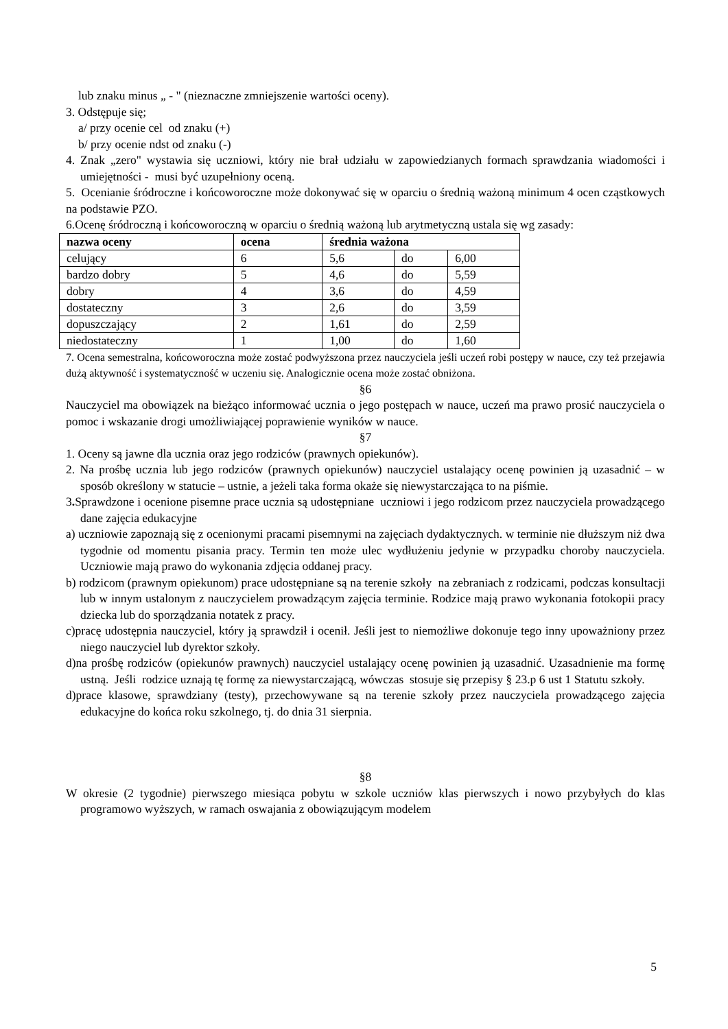lub znaku minus „ - " (nieznaczne zmniejszenie wartości oceny).
3. Odstępuje się;
a/ przy ocenie cel od znaku (+)
b/ przy ocenie ndst od znaku (-)
4. Znak „zero" wystawia się uczniowi, który nie brał udziału w zapowiedzianych formach sprawdzania wiadomości i umiejętności - musi być uzupełniony oceną.
5. Ocenianie śródroczne i końcoworoczne może dokonywać się w oparciu o średnią ważoną minimum 4 ocen cząstkowych na podstawie PZO.
6.Ocenę śródroczną i końcoworoczną w oparciu o średnią ważoną lub arytmetyczną ustala się wg zasady:
| nazwa oceny | ocena | średnia ważona | | |
| --- | --- | --- | --- | --- |
| celujący | 6 | 5,6 | do | 6,00 |
| bardzo dobry | 5 | 4,6 | do | 5,59 |
| dobry | 4 | 3,6 | do | 4,59 |
| dostateczny | 3 | 2,6 | do | 3,59 |
| dopuszczający | 2 | 1,61 | do | 2,59 |
| niedostateczny | 1 | 1,00 | do | 1,60 |
7. Ocena semestralna, końcoworoczna może zostać podwyższona przez nauczyciela jeśli uczeń robi postępy w nauce, czy też przejawia dużą aktywność i systematyczność w uczeniu się. Analogicznie ocena może zostać obniżona.
§6
Nauczyciel ma obowiązek na bieżąco informować ucznia o jego postępach w nauce, uczeń ma prawo prosić nauczyciela o pomoc i wskazanie drogi umożliwiającej poprawienie wyników w nauce.
§7
1. Oceny są jawne dla ucznia oraz jego rodziców (prawnych opiekunów).
2. Na prośbę ucznia lub jego rodziców (prawnych opiekunów) nauczyciel ustalający ocenę powinien ją uzasadnić – w sposób określony w statucie – ustnie, a jeżeli taka forma okaże się niewystarczająca to na piśmie.
3. Sprawdzone i ocenione pisemne prace ucznia są udostępniane uczniowi i jego rodzicom przez nauczyciela prowadzącego dane zajęcia edukacyjne
a) uczniowie zapoznają się z ocenionymi pracami pisemnymi na zajęciach dydaktycznych. w terminie nie dłuższym niż dwa tygodnie od momentu pisania pracy. Termin ten może ulec wydłużeniu jedynie w przypadku choroby nauczyciela. Uczniowie mają prawo do wykonania zdjęcia oddanej pracy.
b) rodzicom (prawnym opiekunom) prace udostępniane są na terenie szkoły na zebraniach z rodzicami, podczas konsultacji lub w innym ustalonym z nauczycielem prowadzącym zajęcia terminie. Rodzice mają prawo wykonania fotokopii pracy dziecka lub do sporządzania notatek z pracy.
c)pracę udostępnia nauczyciel, który ją sprawdził i ocenił. Jeśli jest to niemożliwe dokonuje tego inny upoważniony przez niego nauczyciel lub dyrektor szkoły.
d)na prośbę rodziców (opiekunów prawnych) nauczyciel ustalający ocenę powinien ją uzasadnić. Uzasadnienie ma formę ustną. Jeśli rodzice uznają tę formę za niewystarczającą, wówczas stosuje się przepisy § 23.p 6 ust 1 Statutu szkoły.
d)prace klasowe, sprawdziany (testy), przechowywane są na terenie szkoły przez nauczyciela prowadzącego zajęcia edukacyjne do końca roku szkolnego, tj. do dnia 31 sierpnia.
§8
W okresie (2 tygodnie) pierwszego miesiąca pobytu w szkole uczniów klas pierwszych i nowo przybyłych do klas programowo wyższych, w ramach oswajania z obowiązującym modelem
5